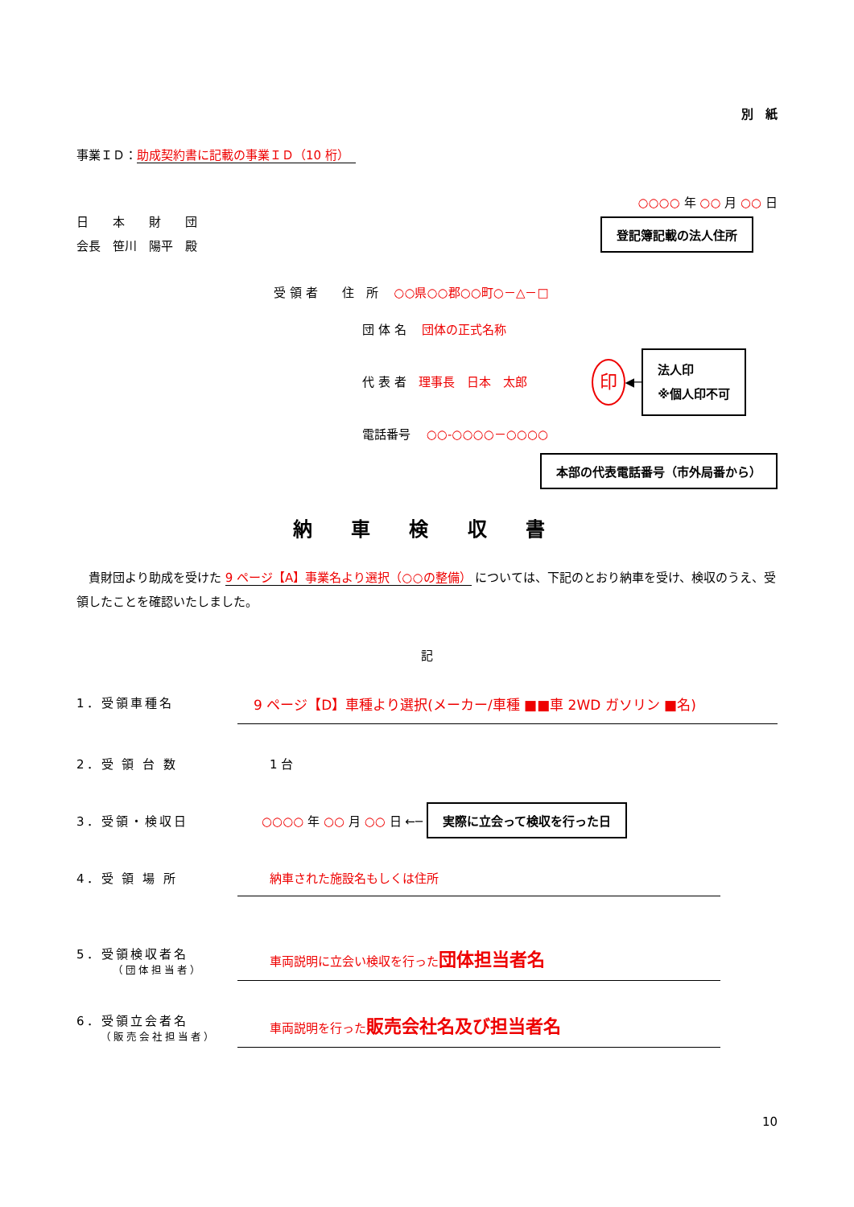別　紙
事業ＩＤ：助成契約書に記載の事業ＩＤ（10 桁）　
○○○○ 年 ○○ 月 ○○ 日
日　　本　　財　　団
会長　笹川　陽平　殿
登記簿記載の法人住所
受 領 者　　住　所　 ○○県○○郡○○町○－△－□
団 体 名　 団体の正式名称
代 表 者　 理事長　日本　太郎 印 ◀─ 法人印
※個人印不可
電話番号　 ○○-○○○○－○○○○
本部の代表電話番号（市外局番から）
納 車 検 収 書
　貴財団より助成を受けた 9 ページ【A】事業名より選択（○○の整備） については、下記のとおり納車を受け、検収のうえ、受領したことを確認いたしました。
記
1．受領車種名 9 ページ【D】車種より選択(メーカー/車種 ■■車 2WD ガソリン ■名)
2．受 領 台 数 1 台
3．受領・検収日
○○○○ 年 ○○ 月 ○○ 日 ←─ 実際に立会って検収を行った日
4．受 領 場 所 納車された施設名もしくは住所
5．受領検収者名
（団体担当者）
車両説明に立会い検収を行った団体担当者名
6．受領立会者名
（販売会社担当者）
車両説明を行った販売会社名及び担当者名
10